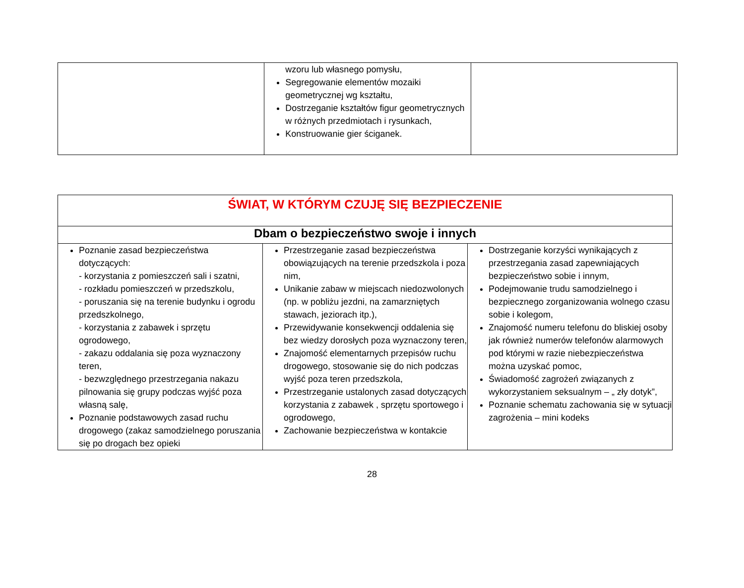| | wzoru lub własnego pomysłu, Segregowanie elementów mozaiki geometrycznej wg kształtu, Dostrzeganie kształtów figur geometrycznych w różnych przedmiotach i rysunkach, Konstruowanie gier ściganek. | |
| ŚWIAT, W KTÓRYM CZUJĘ SIĘ BEZPIECZENIE | | |
| --- | --- | --- |
| Dbam o bezpieczeństwo swoje i innych | | |
| Poznanie zasad bezpieczeństwa dotyczących: - korzystania z pomieszczeń sali i szatni, - rozkładu pomieszczeń w przedszkolu, - poruszania się na terenie budynku i ogrodu przedszkolnego, - korzystania z zabawek i sprzętu ogrodowego, - zakazu oddalania się poza wyznaczony teren, - bezwzględnego przestrzegania nakazu pilnowania się grupy podczas wyjść poza własną salę, Poznanie podstawowych zasad ruchu drogowego (zakaz samodzielnego poruszania się po drogach bez opieki | Przestrzeganie zasad bezpieczeństwa obowiązujących na terenie przedszkola i poza nim, Unikanie zabaw w miejscach niedozwolonych (np. w pobliżu jezdni, na zamarzniętych stawach, jeziorach itp.), Przewidywanie konsekwencji oddalenia się bez wiedzy dorosłych poza wyznaczony teren, Znajomość elementarnych przepisów ruchu drogowego, stosowanie się do nich podczas wyjść poza teren przedszkola, Przestrzeganie ustalonych zasad dotyczących korzystania z zabawek , sprzętu sportowego i ogrodowego, Zachowanie bezpieczeństwa w kontakcie | Dostrzeganie korzyści wynikających z przestrzegania zasad zapewniających bezpieczeństwo sobie i innym, Podejmowanie trudu samodzielnego i bezpiecznego zorganizowania wolnego czasu sobie i kolegom, Znajomość numeru telefonu do bliskiej osoby jak również numerów telefonów alarmowych pod którymi w razie niebezpieczeństwa można uzyskać pomoc, Świadomość zagrożeń związanych z wykorzystaniem seksualnym – „ zły dotyk”, Poznanie schematu zachowania się w sytuacji zagrożenia – mini kodeks |
28